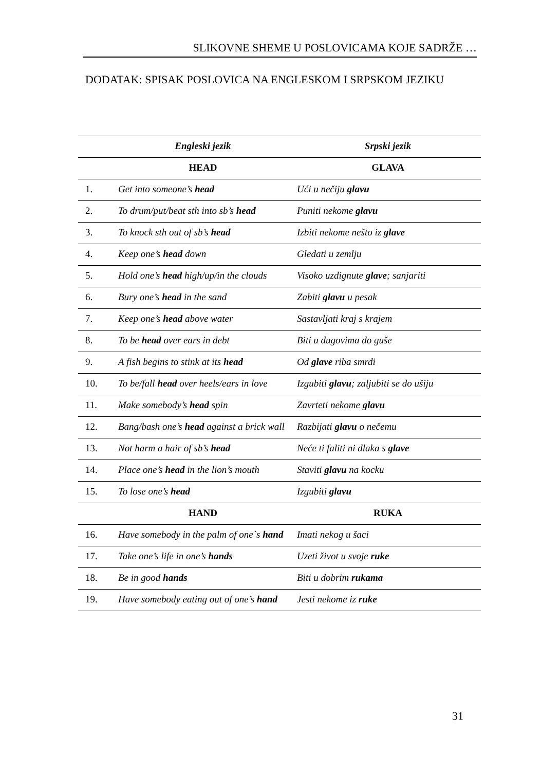SLIKOVNE SHEME U POSLOVICAMA KOJE SADRŽE …
DODATAK: SPISAK POSLOVICA NA ENGLESKOM I SRPSKOM JEZIKU
| | Engleski jezik | Srpski jezik |
| --- | --- | --- |
| | HEAD | GLAVA |
| 1. | Get into someone’s head | Ući u nečiju glavu |
| 2. | To drum/put/beat sth into sb’s head | Puniti nekome glavu |
| 3. | To knock sth out of sb’s head | Izbiti nekome nešto iz glave |
| 4. | Keep one’s head down | Gledati u zemlju |
| 5. | Hold one’s head high/up/in the clouds | Visoko uzdignute glave ; sanjariti |
| 6. | Bury one’s head in the sand | Zabiti glavu u pesak |
| 7. | Keep one’s head above water | Sastavljati kraj s krajem |
| 8. | To be head over ears in debt | Biti u dugovima do guše |
| 9. | A fish begins to stink at its head | Od glave riba smrdi |
| 10. | To be/fall head over heels/ears in love | Izgubiti glavu ; zaljubiti se do ušiju |
| 11. | Make somebody’s head spin | Zavrteti nekome glavu |
| 12. | Bang/bash one’s head against a brick wall | Razbijati glavu o nečemu |
| 13. | Not harm a hair of sb’s head | Neće ti faliti ni dlaka s glave |
| 14. | Place one’s head in the lion’s mouth | Staviti glavu na kocku |
| 15. | To lose one’s head | Izgubiti glavu |
| | HAND | RUKA |
| 16. | Have somebody in the palm of one`s hand | Imati nekog u šaci |
| 17. | Take one’s life in one’s hands | Uzeti život u svoje ruke |
| 18. | Be in good hands | Biti u dobrim rukama |
| 19. | Have somebody eating out of one’s hand | Jesti nekome iz ruke |
31